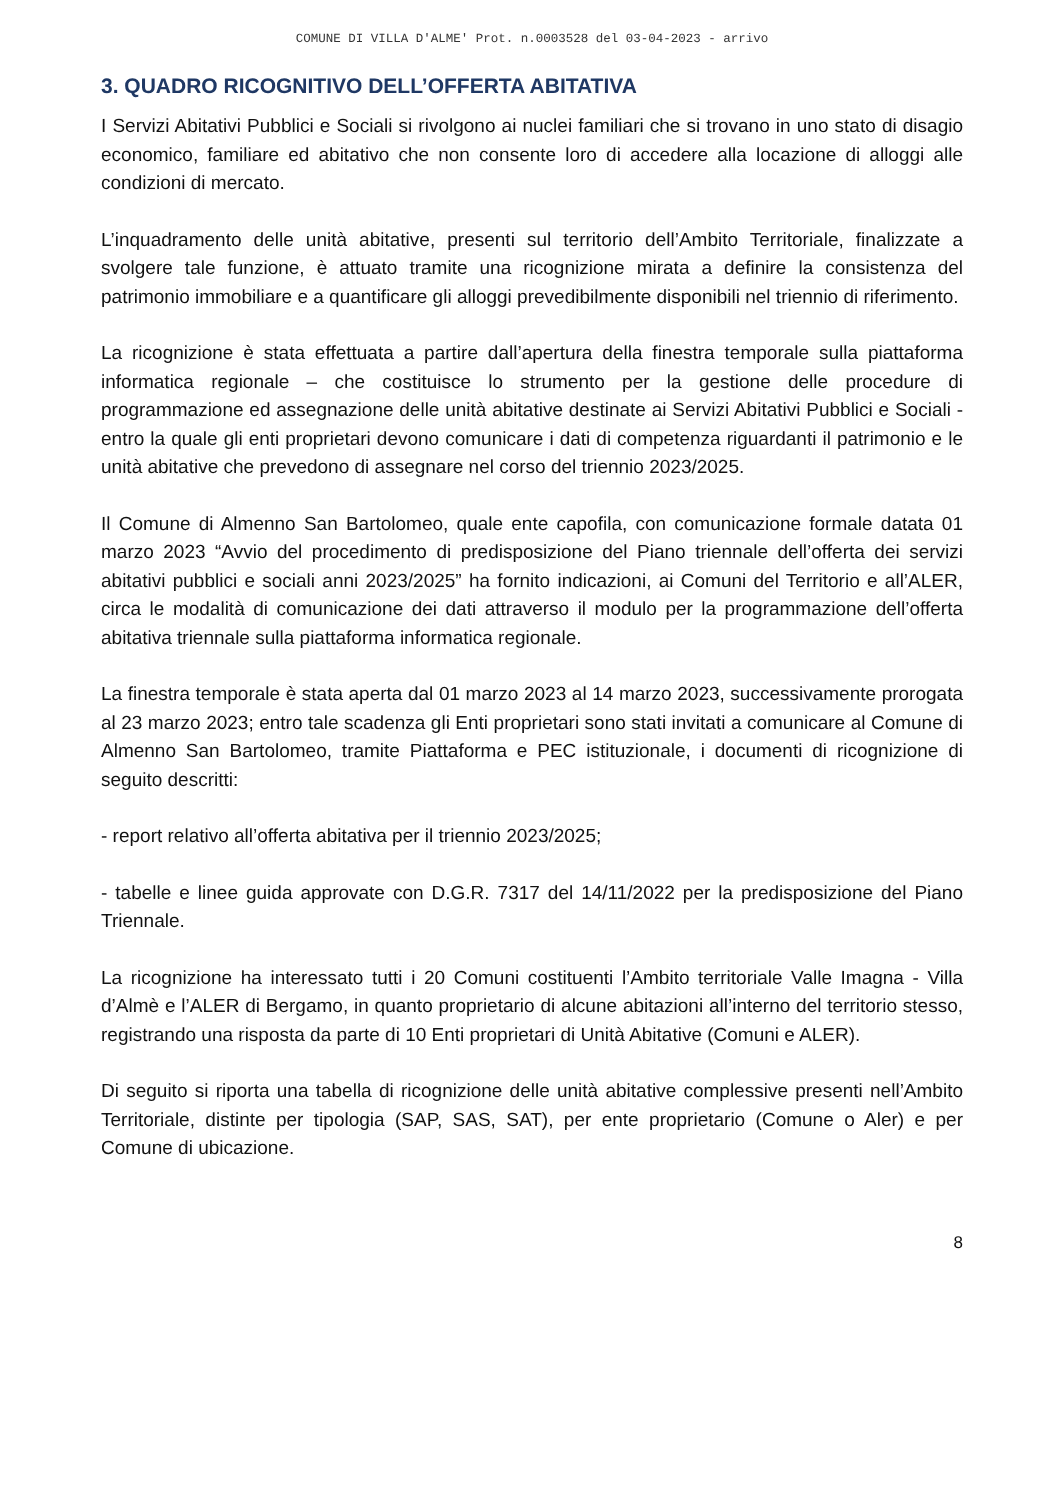COMUNE DI VILLA D'ALME' Prot. n.0003528 del 03-04-2023 - arrivo
3. QUADRO RICOGNITIVO DELL’OFFERTA ABITATIVA
I Servizi Abitativi Pubblici e Sociali si rivolgono ai nuclei familiari che si trovano in uno stato di disagio economico, familiare ed abitativo che non consente loro di accedere alla locazione di alloggi alle condizioni di mercato.
L’inquadramento delle unità abitative, presenti sul territorio dell’Ambito Territoriale, finalizzate a svolgere tale funzione, è attuato tramite una ricognizione mirata a definire la consistenza del patrimonio immobiliare e a quantificare gli alloggi prevedibilmente disponibili nel triennio di riferimento.
La ricognizione è stata effettuata a partire dall’apertura della finestra temporale sulla piattaforma informatica regionale – che costituisce lo strumento per la gestione delle procedure di programmazione ed assegnazione delle unità abitative destinate ai Servizi Abitativi Pubblici e Sociali - entro la quale gli enti proprietari devono comunicare i dati di competenza riguardanti il patrimonio e le unità abitative che prevedono di assegnare nel corso del triennio 2023/2025.
Il Comune di Almenno San Bartolomeo, quale ente capofila, con comunicazione formale datata 01 marzo 2023 “Avvio del procedimento di predisposizione del Piano triennale dell’offerta dei servizi abitativi pubblici e sociali anni 2023/2025” ha fornito indicazioni, ai Comuni del Territorio e all’ALER, circa le modalità di comunicazione dei dati attraverso il modulo per la programmazione dell’offerta abitativa triennale sulla piattaforma informatica regionale.
La finestra temporale è stata aperta dal 01 marzo 2023 al 14 marzo 2023, successivamente prorogata al 23 marzo 2023; entro tale scadenza gli Enti proprietari sono stati invitati a comunicare al Comune di Almenno San Bartolomeo, tramite Piattaforma e PEC istituzionale, i documenti di ricognizione di seguito descritti:
- report relativo all’offerta abitativa per il triennio 2023/2025;
- tabelle e linee guida approvate con D.G.R. 7317 del 14/11/2022 per la predisposizione del Piano Triennale.
La ricognizione ha interessato tutti i 20 Comuni costituenti l’Ambito territoriale Valle Imagna - Villa d’Almè e l’ALER di Bergamo, in quanto proprietario di alcune abitazioni all’interno del territorio stesso, registrando una risposta da parte di 10 Enti proprietari di Unità Abitative (Comuni e ALER).
Di seguito si riporta una tabella di ricognizione delle unità abitative complessive presenti nell’Ambito Territoriale, distinte per tipologia (SAP, SAS, SAT), per ente proprietario (Comune o Aler) e per Comune di ubicazione.
8